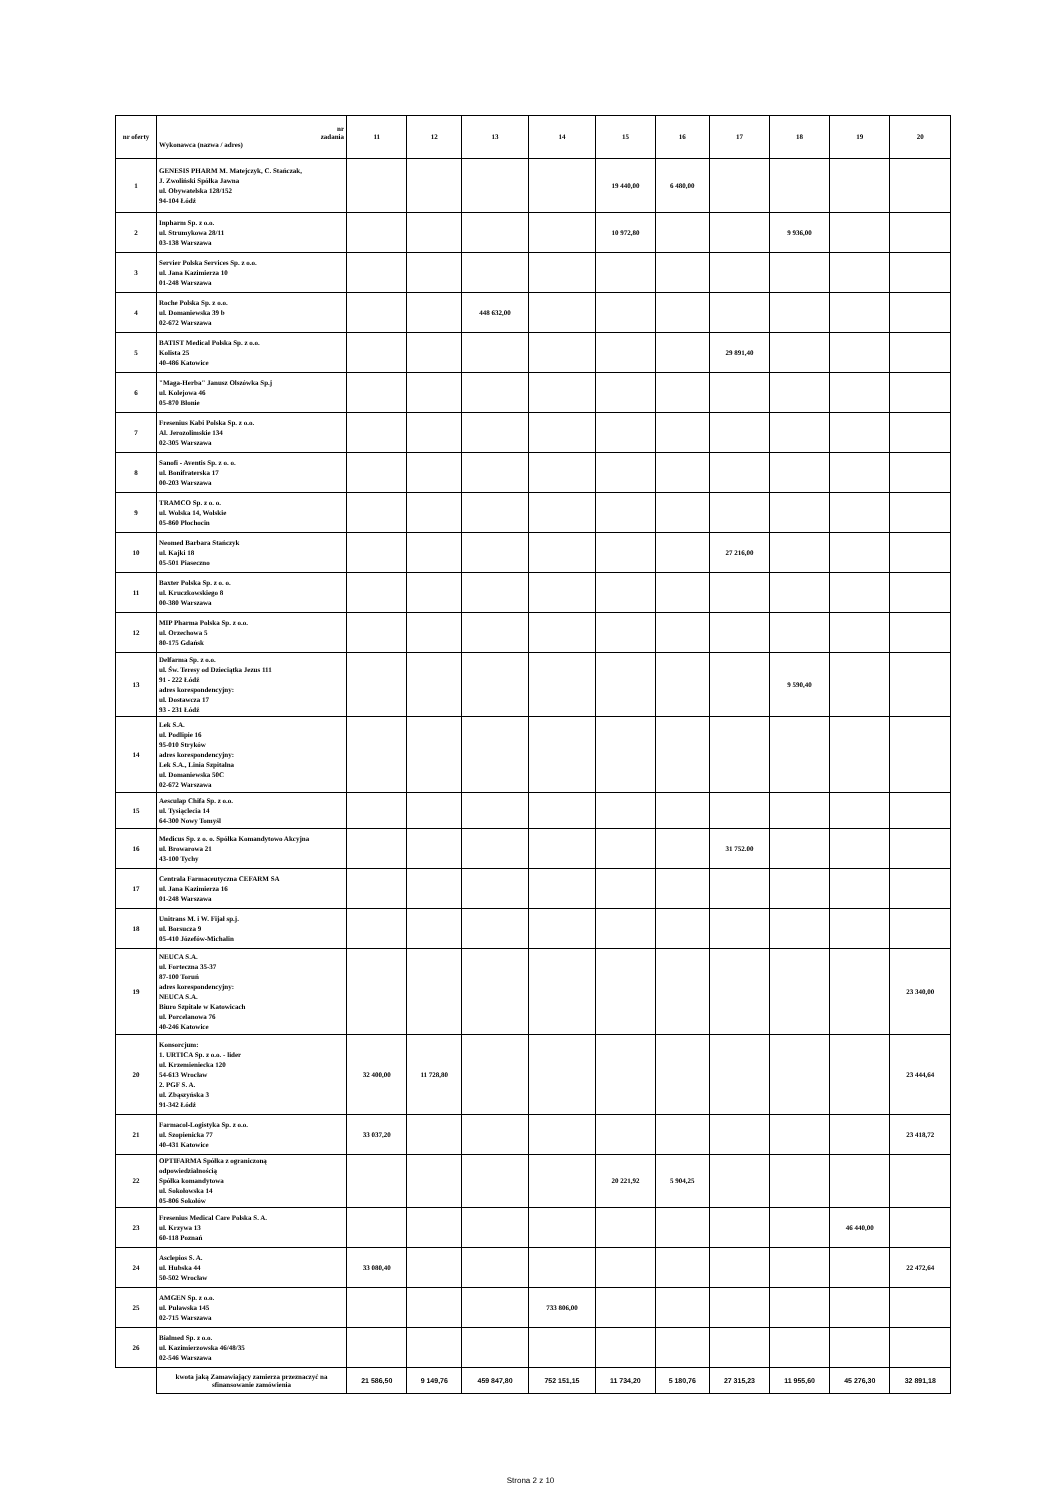| nr oferty | nr zadania Wykonawca (nazwa / adres) | 11 | 12 | 13 | 14 | 15 | 16 | 17 | 18 | 19 | 20 |
| --- | --- | --- | --- | --- | --- | --- | --- | --- | --- | --- | --- |
| 1 | GENESIS PHARM M. Matejczyk, C. Stańczak, J. Zwoliński Spółka Jawna ul. Obywatelska 128/152 94-104 Łódź | | | | | 19 440,00 | 6 480,00 | | | | |
| 2 | Inpharm Sp. z o.o. ul. Strumykowa 28/11 03-138 Warszawa | | | | | 10 972,80 | | | 9 936,00 | | |
| 3 | Servier Polska Services Sp. z o.o. ul. Jana Kazimierza 10 01-248 Warszawa | | | | | | | | | | |
| 4 | Roche Polska Sp. z o.o. ul. Domaniewska 39 b 02-672 Warszawa | | | 448 632,00 | | | | | | | |
| 5 | BATIST Medical Polska Sp. z o.o. Kolista 25 40-486 Katowice | | | | | | | 29 891,40 | | | |
| 6 | "Maga-Herba" Janusz Olszówka Sp.j ul. Kolejowa 46 05-870 Błonie | | | | | | | | | | |
| 7 | Fresenius Kabi Polska Sp. z o.o. Al. Jerozolimskie 134 02-305 Warszawa | | | | | | | | | | |
| 8 | Sanofi - Aventis Sp. z o. o. ul. Bonifraterska 17 00-203 Warszawa | | | | | | | | | | |
| 9 | TRAMCO Sp. z o. o. ul. Wolska 14, Wolskie 05-860 Płochocin | | | | | | | | | | |
| 10 | Neomed Barbara Stańczyk ul. Kajki 18 05-501 Piaseczno | | | | | | | 27 216,00 | | | |
| 11 | Baxter Polska Sp. z o. o. ul. Kruczkowskiego 8 00-380 Warszawa | | | | | | | | | | |
| 12 | MIP Pharma Polska Sp. z o.o. ul. Orzechowa 5 80-175 Gdańsk | | | | | | | | | | |
| 13 | Delfarma Sp. z o.o. ul. Św. Teresy od Dzieciątka Jezus 111 91 - 222 Łódź adres korespondencyjny: ul. Dostawcza 17 93 - 231 Łódź | | | | | | | | 9 590,40 | | |
| 14 | Lek S.A. ul. Podlipie 16 95-010 Stryków adres korespondencyjny: Lek S.A., Linia Szpitalna ul. Domaniewska 50C 02-672 Warszawa | | | | | | | | | | |
| 15 | Aesculap Chifa Sp. z o.o. ul. Tysiąclecia 14 64-300 Nowy Tomyśl | | | | | | | | | | |
| 16 | Medicus Sp. z o. o. Spółka Komandytowo Akcyjna ul. Browarowa 21 43-100 Tychy | | | | | | | 31 752.00 | | | |
| 17 | Centrala Farmaceutyczna CEFARM SA ul. Jana Kazimierza 16 01-248 Warszawa | | | | | | | | | | |
| 18 | Unitrans M. i W. Fijał sp.j. ul. Borsucza 9 05-410 Józefów-Michalin | | | | | | | | | | |
| 19 | NEUCA S.A. ul. Forteczna 35-37 87-100 Toruń adres korespondencyjny: NEUCA S.A. Biuro Szpitale w Katowicach ul. Porcelanowa 76 40-246 Katowice | | | | | | | | | | 23 340,00 |
| 20 | Konsorcjum: 1. URTICA Sp. z o.o. - lider ul. Krzemieniecka 120 54-613 Wrocław 2. PGF S. A. ul. Zbąszyńska 3 91-342 Łódź | 32 400,00 | 11 728,80 | | | | | | | | 23 444,64 |
| 21 | Farmacol-Logistyka Sp. z o.o. ul. Szopienicka 77 40-431 Katowice | 33 037,20 | | | | | | | | | 23 418,72 |
| 22 | OPTIFARMA Spółka z ograniczoną odpowiedzialnością Spółka komandytowa ul. Sokołowska 14 05-806 Sokołów | | | | | 20 221,92 | 5 904,25 | | | | |
| 23 | Fresenius Medical Care Polska S. A. ul. Krzywa 13 60-118 Poznań | | | | | | | | | 46 440,00 | |
| 24 | Asclepios S. A. ul. Hubska 44 50-502 Wrocław | 33 080,40 | | | | | | | | | 22 472,64 |
| 25 | AMGEN Sp. z o.o. ul. Puławska 145 02-715 Warszawa | | | | 733 806,00 | | | | | | |
| 26 | Bialmed Sp. z o.o. ul. Kazimierzowska 46/48/35 02-546 Warszawa | | | | | | | | | | |
| | kwota jaką Zamawiający zamierza przeznaczyć na sfinansowanie zamówienia | 21 586,50 | 9 149,76 | 459 847,80 | 752 151,15 | 11 734,20 | 5 180,76 | 27 315,23 | 11 955,60 | 45 276,30 | 32 891,18 |
Strona 2 z 10